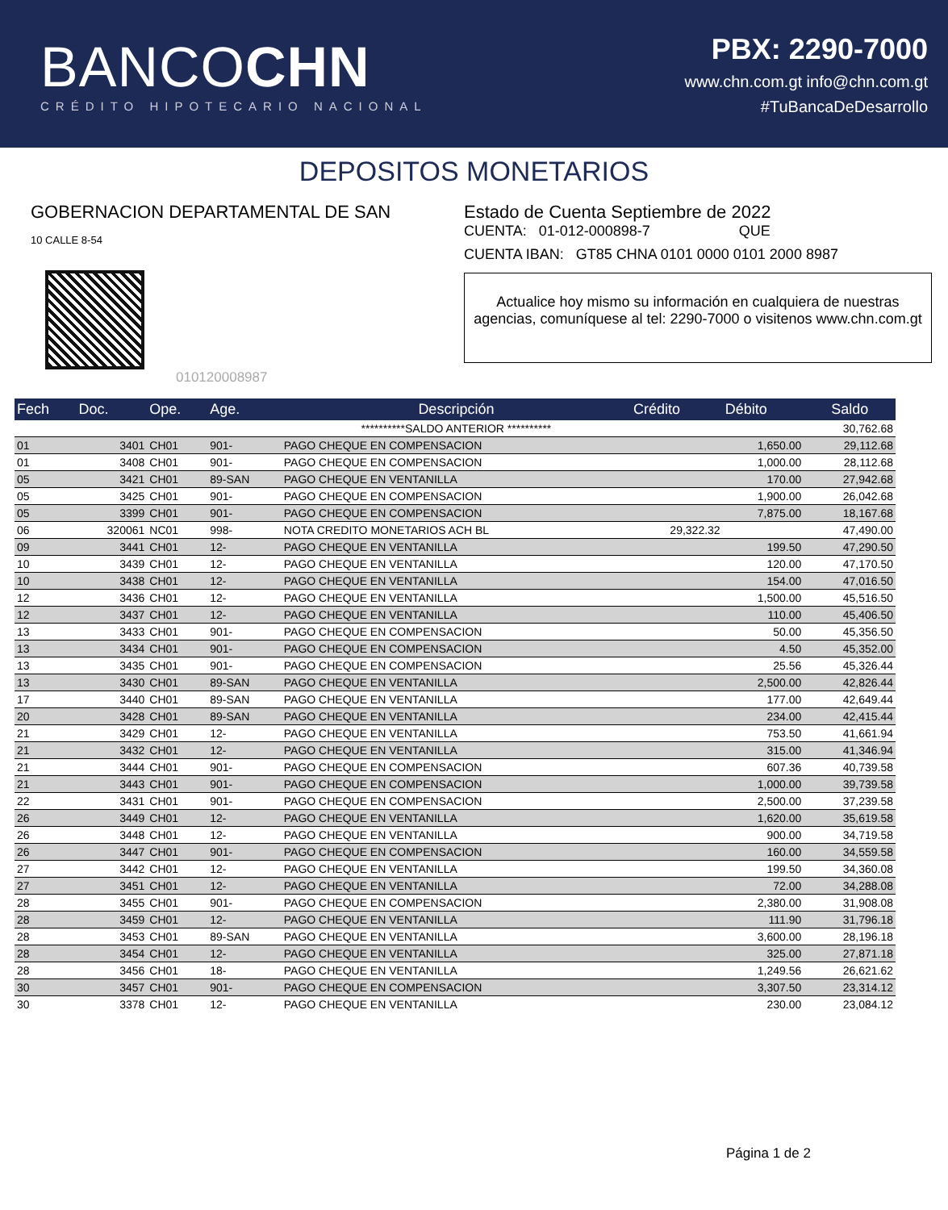BANCOCHN
CRÉDITO HIPOTECARIO NACIONAL
PBX: 2290-7000
www.chn.com.gt info@chn.com.gt
#TuBancaDeDesarrollo
DEPOSITOS MONETARIOS
GOBERNACION DEPARTAMENTAL DE SAN
10 CALLE 8-54
010120008987
Estado de Cuenta Septiembre de 2022
CUENTA: 01-012-000898-7 QUE
CUENTA IBAN: GT85 CHNA 0101 0000 0101 2000 8987
Actualice hoy mismo su información en cualquiera de nuestras agencias, comuníquese al tel: 2290-7000 o visitenos www.chn.com.gt
| Fech | Doc. | Ope. | Age. | Descripción | Crédito | Débito | Saldo |
| --- | --- | --- | --- | --- | --- | --- | --- |
| | | | | **********SALDO ANTERIOR ********** | | | 30,762.68 |
| 01 | 3401 | CH01 | 901- | PAGO CHEQUE EN COMPENSACION | | 1,650.00 | 29,112.68 |
| 01 | 3408 | CH01 | 901- | PAGO CHEQUE EN COMPENSACION | | 1,000.00 | 28,112.68 |
| 05 | 3421 | CH01 | 89-SAN | PAGO CHEQUE EN VENTANILLA | | 170.00 | 27,942.68 |
| 05 | 3425 | CH01 | 901- | PAGO CHEQUE EN COMPENSACION | | 1,900.00 | 26,042.68 |
| 05 | 3399 | CH01 | 901- | PAGO CHEQUE EN COMPENSACION | | 7,875.00 | 18,167.68 |
| 06 | 320061 | NC01 | 998- | NOTA CREDITO MONETARIOS ACH BL | 29,322.32 | | 47,490.00 |
| 09 | 3441 | CH01 | 12- | PAGO CHEQUE EN VENTANILLA | | 199.50 | 47,290.50 |
| 10 | 3439 | CH01 | 12- | PAGO CHEQUE EN VENTANILLA | | 120.00 | 47,170.50 |
| 10 | 3438 | CH01 | 12- | PAGO CHEQUE EN VENTANILLA | | 154.00 | 47,016.50 |
| 12 | 3436 | CH01 | 12- | PAGO CHEQUE EN VENTANILLA | | 1,500.00 | 45,516.50 |
| 12 | 3437 | CH01 | 12- | PAGO CHEQUE EN VENTANILLA | | 110.00 | 45,406.50 |
| 13 | 3433 | CH01 | 901- | PAGO CHEQUE EN COMPENSACION | | 50.00 | 45,356.50 |
| 13 | 3434 | CH01 | 901- | PAGO CHEQUE EN COMPENSACION | | 4.50 | 45,352.00 |
| 13 | 3435 | CH01 | 901- | PAGO CHEQUE EN COMPENSACION | | 25.56 | 45,326.44 |
| 13 | 3430 | CH01 | 89-SAN | PAGO CHEQUE EN VENTANILLA | | 2,500.00 | 42,826.44 |
| 17 | 3440 | CH01 | 89-SAN | PAGO CHEQUE EN VENTANILLA | | 177.00 | 42,649.44 |
| 20 | 3428 | CH01 | 89-SAN | PAGO CHEQUE EN VENTANILLA | | 234.00 | 42,415.44 |
| 21 | 3429 | CH01 | 12- | PAGO CHEQUE EN VENTANILLA | | 753.50 | 41,661.94 |
| 21 | 3432 | CH01 | 12- | PAGO CHEQUE EN VENTANILLA | | 315.00 | 41,346.94 |
| 21 | 3444 | CH01 | 901- | PAGO CHEQUE EN COMPENSACION | | 607.36 | 40,739.58 |
| 21 | 3443 | CH01 | 901- | PAGO CHEQUE EN COMPENSACION | | 1,000.00 | 39,739.58 |
| 22 | 3431 | CH01 | 901- | PAGO CHEQUE EN COMPENSACION | | 2,500.00 | 37,239.58 |
| 26 | 3449 | CH01 | 12- | PAGO CHEQUE EN VENTANILLA | | 1,620.00 | 35,619.58 |
| 26 | 3448 | CH01 | 12- | PAGO CHEQUE EN VENTANILLA | | 900.00 | 34,719.58 |
| 26 | 3447 | CH01 | 901- | PAGO CHEQUE EN COMPENSACION | | 160.00 | 34,559.58 |
| 27 | 3442 | CH01 | 12- | PAGO CHEQUE EN VENTANILLA | | 199.50 | 34,360.08 |
| 27 | 3451 | CH01 | 12- | PAGO CHEQUE EN VENTANILLA | | 72.00 | 34,288.08 |
| 28 | 3455 | CH01 | 901- | PAGO CHEQUE EN COMPENSACION | | 2,380.00 | 31,908.08 |
| 28 | 3459 | CH01 | 12- | PAGO CHEQUE EN VENTANILLA | | 111.90 | 31,796.18 |
| 28 | 3453 | CH01 | 89-SAN | PAGO CHEQUE EN VENTANILLA | | 3,600.00 | 28,196.18 |
| 28 | 3454 | CH01 | 12- | PAGO CHEQUE EN VENTANILLA | | 325.00 | 27,871.18 |
| 28 | 3456 | CH01 | 18- | PAGO CHEQUE EN VENTANILLA | | 1,249.56 | 26,621.62 |
| 30 | 3457 | CH01 | 901- | PAGO CHEQUE EN COMPENSACION | | 3,307.50 | 23,314.12 |
| 30 | 3378 | CH01 | 12- | PAGO CHEQUE EN VENTANILLA | | 230.00 | 23,084.12 |
Página 1 de 2